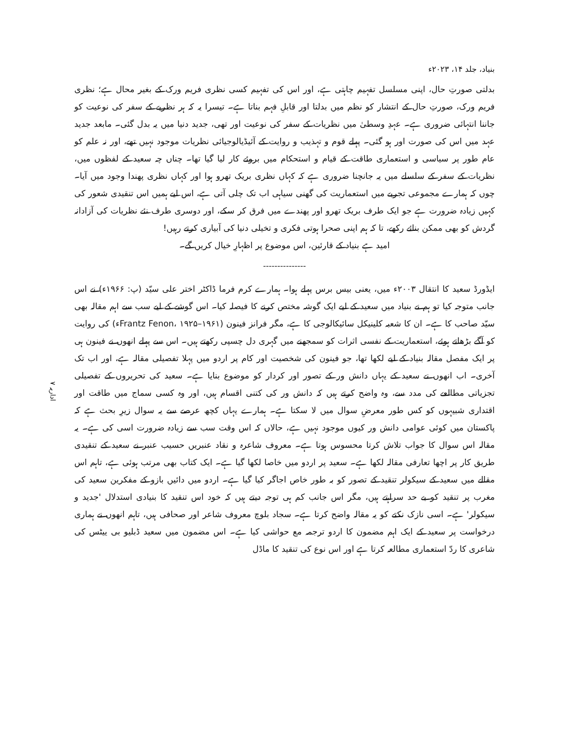بنیاد، جلد ۱۴، ۲۰۲۳ء
بدلتی صورتِ حال، اپنی مسلسل تفہیم چاہتی ہے، اور اس کی تفہیم کسی نظری فریم ورک کے بغیر محال ہے؛ نظری فریم ورک، صورتِ حال کے انتشار کو نظم میں بدلتا اور قابلِ فہم بناتا ہے۔ تیسرا یہ کہ ہر نظریے کے سفر کی نوعیت کو جاننا انتہائی ضروری ہے۔ عہدِ وسطیٰ میں نظریات کے سفر کی نوعیت اور تھی، جدید دنیا میں یہ بدل گئی۔ مابعد جدید عہد میں اس کی صورت اور ہو گئی۔ پہلے قوم و تہذیب و روایت کے آئیڈیالوجیائی نظریات موجود نہیں تھے، اور نہ علم کو عام طور پر سیاسی و استعماری طاقت کے قیام و استحکام میں بروئے کار لیا گیا تھا۔ چناں چہ سعید کے لفظوں میں، نظریات کے سفر کے سلسلے میں یہ جانچنا ضروری ہے کہ کہاں نظری بریک تھرو ہوا اور کہاں نظری پھندا وجود میں آیا۔ چوں کہ ہمارے مجموعی تجربے میں استعماریت کی گھنی سیاہی اب تک چلی آتی ہے، اس لیے ہمیں اس تنقیدی شعور کی کہیں زیادہ ضرورت ہے جو ایک طرف بریک تھرو اور پھندے میں فرق کر سکے، اور دوسری طرف نئے نظریات کی آزادانہ گردش کو بھی ممکن بنائے رکھے، تا کہ ہم اپنی صحرا ہوتی فکری و تخیلی دنیا کی آبیاری کرتے رہیں!
امید ہے بنیاد کے قارئین، اس موضوع پر اظہارِ خیال کریں گے۔
---------------
ایڈورڈ سعید کا انتقال ۲۰۰۳ء میں، یعنی بیس برس پہلے ہوا۔ ہمارے کرم فرما ڈاکٹر اختر علی سیّد (پ: ۱۹۶۶ء) نے اس جانب متوجہ کیا تو ہم نے بنیاد میں سعید کے لیے ایک گوشہ مختص کرنے کا فیصلہ کیا۔ اس گوشے کے لیے سب سے اہم مقالہ بھی سیّد صاحب کا ہے۔ ان کا شعبہ کلینیکل سائیکالوجی کا ہے، مگر فرانز فینون (Frantz Fenon، ۱۹۲۵–۱۹۶۱ء) کی روایت کو آگے بڑھاتے ہوئے، استعماریت کے نفسی اثرات کو سمجھنے میں گہری دل چسپی رکھتے ہیں۔ اس سے پہلے انھوں نے فینون ہی پر ایک مفصل مقالہ بنیاد کے لیے لکھا تھا، جو فینون کی شخصیت اور کام پر اردو میں پہلا تفصیلی مقالہ ہے، اور اب تک آخری۔ اب انھوں نے سعید کے یہاں دانش ور کے تصور اور کردار کو موضوع بنایا ہے۔ سعید کی تحریروں کے تفصیلی تجزیاتی مطالعے کی مدد سے، وہ واضح کرتے ہیں کہ دانش ور کی کتنی اقسام ہیں، اور وہ کسی سماج میں طاقت اور اقتداری شبیہوں کو کس طور معرضِ سوال میں لا سکتا ہے۔ ہمارے یہاں کچھ عرصے سے یہ سوال زیرِ بحث ہے کہ پاکستان میں کوئی عوامی دانش ور کیوں موجود نہیں ہے، حالاں کہ اس وقت سب سے زیادہ ضرورت اسی کی ہے۔ یہ مقالہ اس سوال کا جواب تلاش کرتا محسوس ہوتا ہے۔ معروف شاعرہ و نقاد عنبریں حسیب عنبر نے سعید کے تنقیدی طریق کار پر اچھا تعارفی مقالہ لکھا ہے۔ سعید پر اردو میں خاصا لکھا گیا ہے۔ ایک کتاب بھی مرتب ہوئی ہے، تاہم اس مقالے میں سعید کے سیکولر تنقید کے تصور کو بہ طور خاص اجاگر کیا گیا ہے۔ اردو میں دائیں بازو کے مفکرین سعید کی مغرب پر تنقید کو بے حد سراہتے ہیں، مگر اس جانب کم ہی توجہ دیتے ہیں کہ خود اس تنقید کا بنیادی استدلال 'جدید و سیکولر' ہے۔ اسی نازک نکتے کو یہ مقالہ واضح کرتا ہے۔ سجاد بلوچ معروف شاعر اور صحافی ہیں، تاہم انھوں نے ہماری درخواست پر سعید کے ایک اہم مضمون کا اردو ترجمہ مع حواشی کیا ہے۔ اس مضمون میں سعید ڈبلیو بی ییٹس کی شاعری کا ردّ استعماری مطالعہ کرتا ہے اور اس نوع کی تنقید کا ماڈل
اداریہ ۷